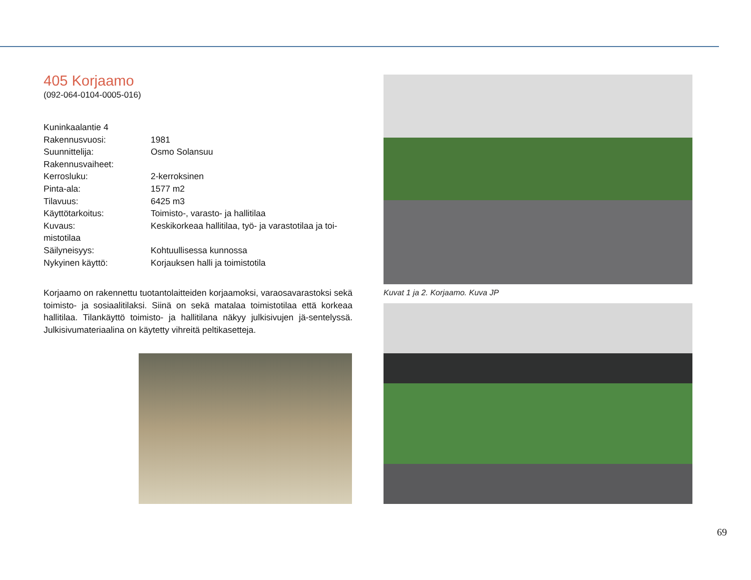405 Korjaamo
(092-064-0104-0005-016)
Kuninkaalantie 4
Rakennusvuosi: 1981
Suunnittelija: Osmo Solansuu
Rakennusvaiheet:
Kerrosluku: 2-kerroksinen
Pinta-ala: 1577 m2
Tilavuus: 6425 m3
Käyttötarkoitus: Toimisto-, varasto- ja hallitilaa
Kuvaus: Keskikorkeaa hallitilaa, työ- ja varastotilaa ja toi-
mistotilaa
Säilyneisyys: Kohtuullisessa kunnossa
Nykyinen käyttö: Korjauksen halli ja toimistotila
Korjaamo on rakennettu tuotantolaitteiden korjaamoksi, varaosavarastoksi sekä toimisto- ja sosiaalitilaksi. Siinä on sekä matalaa toimistotilaa että korkeaa hallitilaa. Tilankäyttö toimisto- ja hallitilana näkyy julkisivujen jä-sentelyssä. Julkisivumateriaalina on käytetty vihreitä peltikasetteja.
Kuvat 1 ja 2. Korjaamo. Kuva JP
69